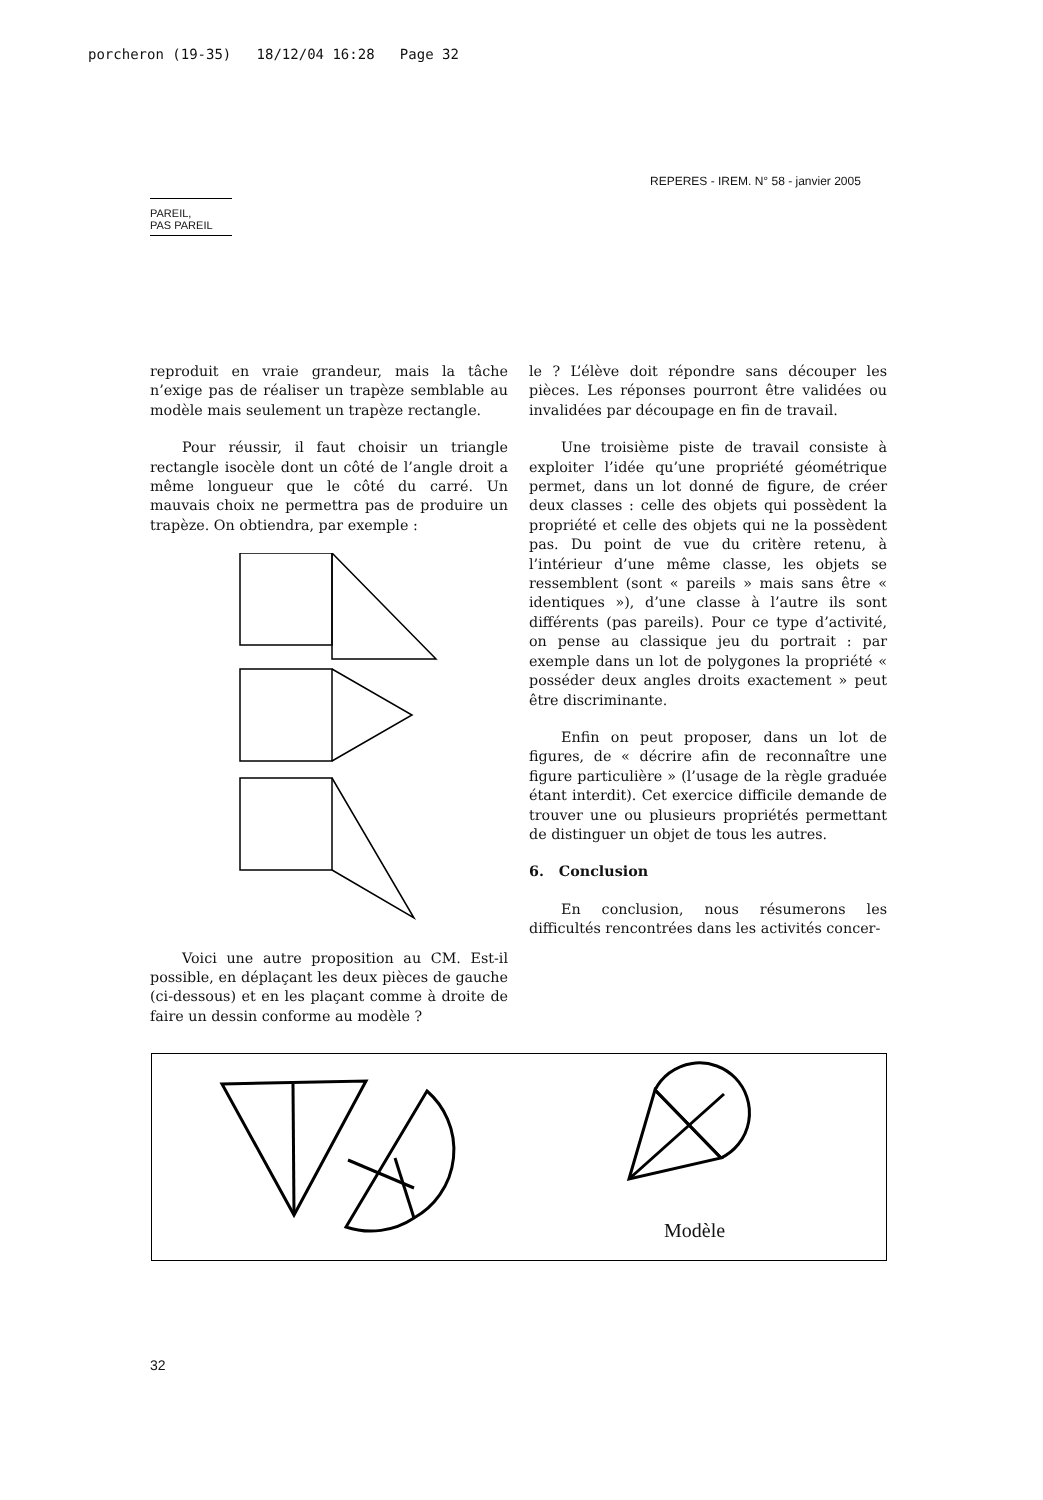porcheron (19-35) 18/12/04 16:28 Page 32
REPERES - IREM. N° 58 - janvier 2005
PAREIL,
PAS PAREIL
reproduit en vraie grandeur, mais la tâche n’exige pas de réaliser un trapèze semblable au modèle mais seulement un trapèze rectangle.
Pour réussir, il faut choisir un triangle rectangle isocèle dont un côté de l’angle droit a même longueur que le côté du carré. Un mauvais choix ne permettra pas de produire un trapèze. On obtiendra, par exemple :
Voici une autre proposition au CM. Est-il possible, en déplaçant les deux pièces de gauche (ci-dessous) et en les plaçant comme à droite de faire un dessin conforme au modèle ?
le ? L’élève doit répondre sans découper les pièces. Les réponses pourront être validées ou invalidées par découpage en fin de travail.
Une troisième piste de travail consiste à exploiter l’idée qu’une propriété géométrique permet, dans un lot donné de figure, de créer deux classes : celle des objets qui possèdent la propriété et celle des objets qui ne la possèdent pas. Du point de vue du critère retenu, à l’intérieur d’une même classe, les objets se ressemblent (sont « pareils » mais sans être « identiques »), d’une classe à l’autre ils sont différents (pas pareils). Pour ce type d’activité, on pense au classique jeu du portrait : par exemple dans un lot de polygones la propriété « posséder deux angles droits exactement » peut être discriminante.
Enfin on peut proposer, dans un lot de figures, de « décrire afin de reconnaître une figure particulière » (l’usage de la règle graduée étant interdit). Cet exercice difficile demande de trouver une ou plusieurs propriétés permettant de distinguer un objet de tous les autres.
6. Conclusion
En conclusion, nous résumerons les difficultés rencontrées dans les activités concer-
Modèle
32